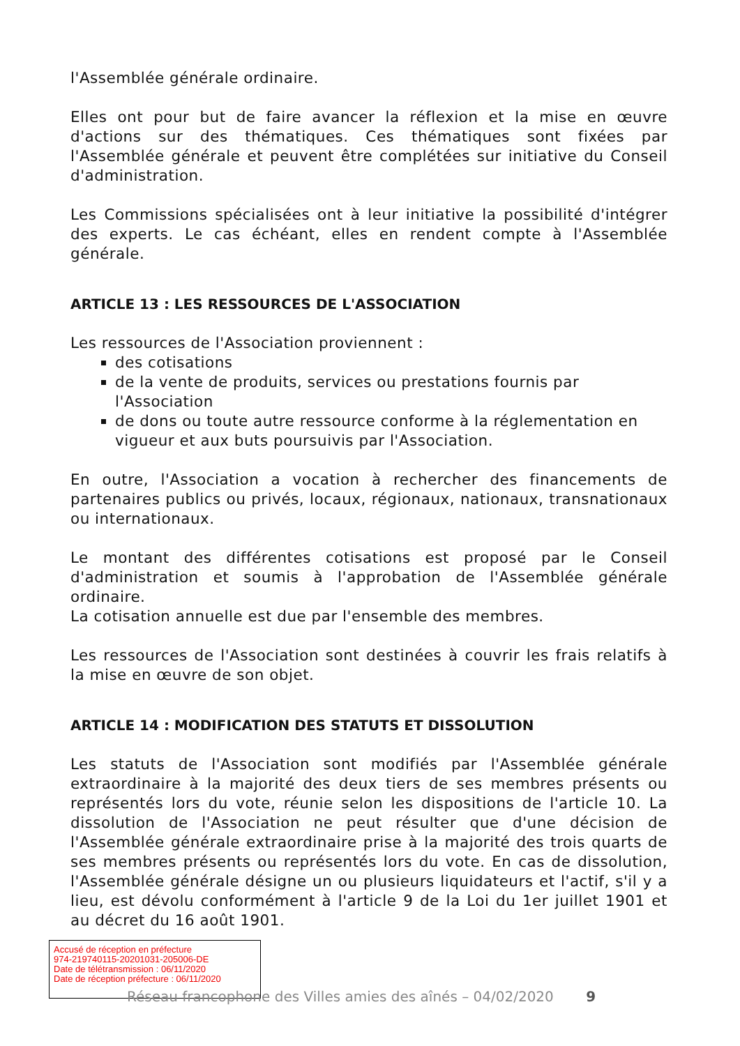l'Assemblée générale ordinaire.
Elles ont pour but de faire avancer la réflexion et la mise en œuvre d'actions sur des thématiques. Ces thématiques sont fixées par l'Assemblée générale et peuvent être complétées sur initiative du Conseil d'administration.
Les Commissions spécialisées ont à leur initiative la possibilité d'intégrer des experts. Le cas échéant, elles en rendent compte à l'Assemblée générale.
ARTICLE 13 : LES RESSOURCES DE L'ASSOCIATION
Les ressources de l'Association proviennent :
des cotisations
de la vente de produits, services ou prestations fournis par l'Association
de dons ou toute autre ressource conforme à la réglementation en vigueur et aux buts poursuivis par l'Association.
En outre, l'Association a vocation à rechercher des financements de partenaires publics ou privés, locaux, régionaux, nationaux, transnationaux ou internationaux.
Le montant des différentes cotisations est proposé par le Conseil d'administration et soumis à l'approbation de l'Assemblée générale ordinaire.
La cotisation annuelle est due par l'ensemble des membres.
Les ressources de l'Association sont destinées à couvrir les frais relatifs à la mise en œuvre de son objet.
ARTICLE 14 : MODIFICATION DES STATUTS ET DISSOLUTION
Les statuts de l'Association sont modifiés par l'Assemblée générale extraordinaire à la majorité des deux tiers de ses membres présents ou représentés lors du vote, réunie selon les dispositions de l'article 10. La dissolution de l'Association ne peut résulter que d'une décision de l'Assemblée générale extraordinaire prise à la majorité des trois quarts de ses membres présents ou représentés lors du vote. En cas de dissolution, l'Assemblée générale désigne un ou plusieurs liquidateurs et l'actif, s'il y a lieu, est dévolu conformément à l'article 9 de la Loi du 1er juillet 1901 et au décret du 16 août 1901.
Accusé de réception en préfecture
974-219740115-20201031-205006-DE
Date de télétransmission : 06/11/2020
Date de réception préfecture : 06/11/2020
Réseau francophone des Villes amies des aînés – 04/02/2020 9